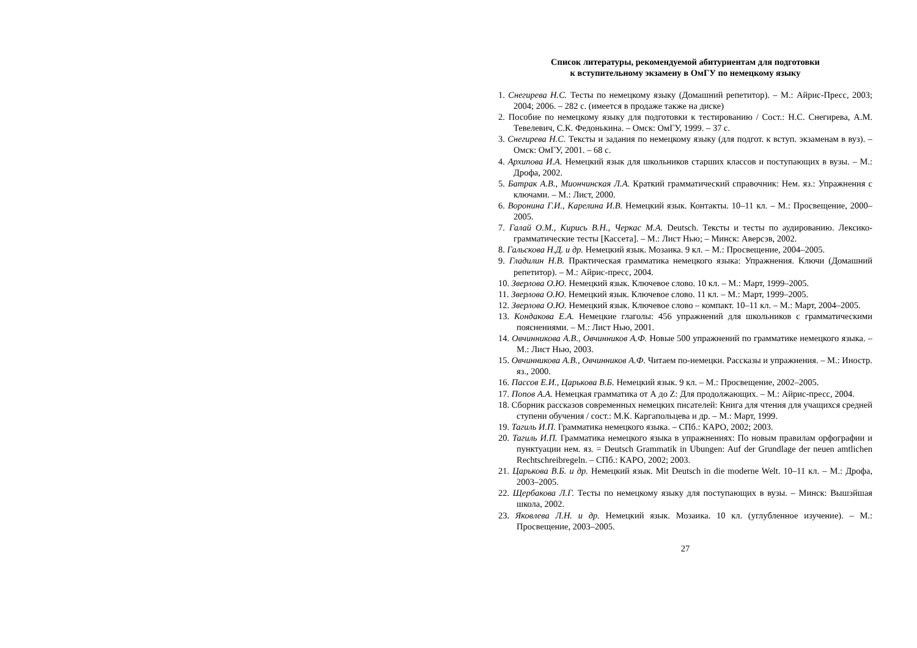Список литературы, рекомендуемой абитуриентам для подготовки
к вступительному экзамену в ОмГУ по немецкому языку
1. Снегирева Н.С. Тесты по немецкому языку (Домашний репетитор). – М.: Айрис-Пресс, 2003; 2004; 2006. – 282 с. (имеется в продаже также на диске)
2. Пособие по немецкому языку для подготовки к тестированию / Сост.: Н.С. Снегирева, А.М. Тевелевич, С.К. Федонькина. – Омск: ОмГУ, 1999. – 37 с.
3. Снегирева Н.С. Тексты и задания по немецкому языку (для подгот. к вступ. экзаменам в вуз). – Омск: ОмГУ, 2001. – 68 с.
4. Архипова И.А. Немецкий язык для школьников старших классов и поступающих в вузы. – М.: Дрофа, 2002.
5. Батрак А.В., Миончинская Л.А. Краткий грамматический справочник: Нем. яз.: Упражнения с ключами. – М.: Лист, 2000.
6. Воронина Г.И., Карелина И.В. Немецкий язык. Контакты. 10–11 кл. – М.: Просвещение, 2000–2005.
7. Галай О.М., Кирись В.Н., Черкас М.А. Deutsch. Тексты и тесты по аудированию. Лексико-грамматические тесты [Кассета]. – М.: Лист Нью; – Минск: Аверсэв, 2002.
8. Гальскова Н.Д. и др. Немецкий язык. Мозаика. 9 кл. – М.: Просвещение, 2004–2005.
9. Гладилин Н.В. Практическая грамматика немецкого языка: Упражнения. Ключи (Домашний репетитор). – М.: Айрис-пресс, 2004.
10. Зверлова О.Ю. Немецкий язык. Ключевое слово. 10 кл. – М.: Март, 1999–2005.
11. Зверлова О.Ю. Немецкий язык. Ключевое слово. 11 кл. – М.: Март, 1999–2005.
12. Зверлова О.Ю. Немецкий язык. Ключевое слово – компакт. 10–11 кл. – М.: Март, 2004–2005.
13. Кондакова Е.А. Немецкие глаголы: 456 упражнений для школьников с грамматическими пояснениями. – М.: Лист Нью, 2001.
14. Овчинникова А.В., Овчинников А.Ф. Новые 500 упражнений по грамматике немецкого языка. – М.: Лист Нью, 2003.
15. Овчинникова А.В., Овчинников А.Ф. Читаем по-немецки. Рассказы и упражнения. – М.: Иностр. яз., 2000.
16. Пассов Е.И., Царькова В.Б. Немецкий язык. 9 кл. – М.: Просвещение, 2002–2005.
17. Попов А.А. Немецкая грамматика от А до Z: Для продолжающих. – М.: Айрис-пресс, 2004.
18. Сборник рассказов современных немецких писателей: Книга для чтения для учащихся средней ступени обучения / сост.: М.К. Каргапольцева и др. – М.: Март, 1999.
19. Тагиль И.П. Грамматика немецкого языка. – СПб.: КАРО, 2002; 2003.
20. Тагиль И.П. Грамматика немецкого языка в упражнениях: По новым правилам орфографии и пунктуации нем. яз. = Deutsch Grammatik in Ubungen: Auf der Grundlage der neuen amtlichen Rechtschreibregeln. – СПб.: КАРО, 2002; 2003.
21. Царькова В.Б. и др. Немецкий язык. Mit Deutsch in die moderne Welt. 10–11 кл. – М.: Дрофа, 2003–2005.
22. Щербакова Л.Г. Тесты по немецкому языку для поступающих в вузы. – Минск: Вышэйшая школа, 2002.
23. Яковлева Л.Н. и др. Немецкий язык. Мозаика. 10 кл. (углубленное изучение). – М.: Просвещение, 2003–2005.
27